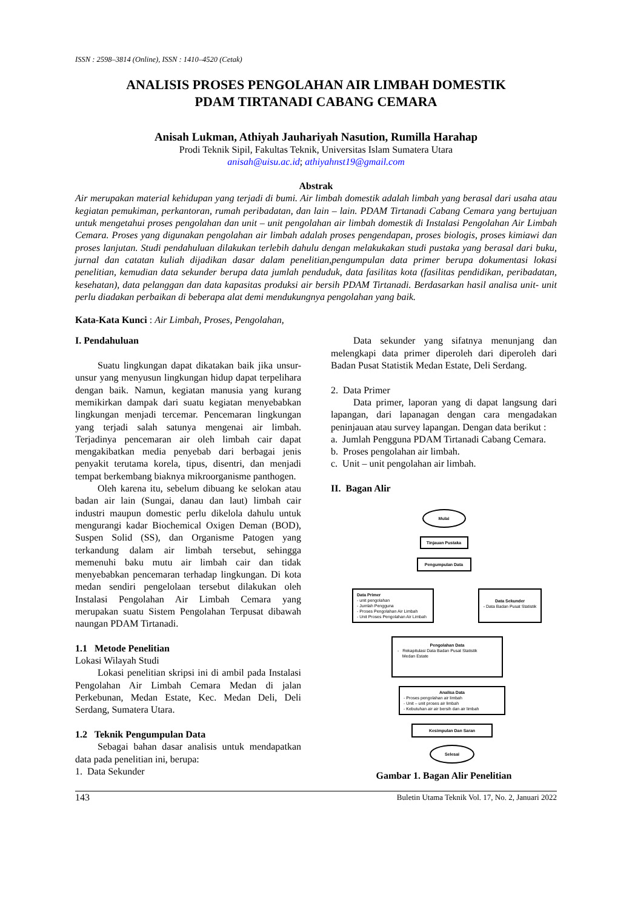ISSN : 2598–3814 (Online), ISSN : 1410–4520 (Cetak)
ANALISIS PROSES PENGOLAHAN AIR LIMBAH DOMESTIK
PDAM TIRTANADI CABANG CEMARA
Anisah Lukman, Athiyah Jauhariyah Nasution, Rumilla Harahap
Prodi Teknik Sipil, Fakultas Teknik, Universitas Islam Sumatera Utara
anisah@uisu.ac.id; athiyahnst19@gmail.com
Abstrak
Air merupakan material kehidupan yang terjadi di bumi. Air limbah domestik adalah limbah yang berasal dari usaha atau kegiatan pemukiman, perkantoran, rumah peribadatan, dan lain – lain. PDAM Tirtanadi Cabang Cemara yang bertujuan untuk mengetahui proses pengolahan dan unit – unit pengolahan air limbah domestik di Instalasi Pengolahan Air Limbah Cemara. Proses yang digunakan pengolahan air limbah adalah proses pengendapan, proses biologis, proses kimiawi dan proses lanjutan. Studi pendahuluan dilakukan terlebih dahulu dengan melakukakan studi pustaka yang berasal dari buku, jurnal dan catatan kuliah dijadikan dasar dalam penelitian,pengumpulan data primer berupa dokumentasi lokasi penelitian, kemudian data sekunder berupa data jumlah penduduk, data fasilitas kota (fasilitas pendidikan, peribadatan, kesehatan), data pelanggan dan data kapasitas produksi air bersih PDAM Tirtanadi. Berdasarkan hasil analisa unit- unit perlu diadakan perbaikan di beberapa alat demi mendukungnya pengolahan yang baik.
Kata-Kata Kunci : Air Limbah, Proses, Pengolahan,
I. Pendahuluan
Suatu lingkungan dapat dikatakan baik jika unsur-unsur yang menyusun lingkungan hidup dapat terpelihara dengan baik. Namun, kegiatan manusia yang kurang memikirkan dampak dari suatu kegiatan menyebabkan lingkungan menjadi tercemar. Pencemaran lingkungan yang terjadi salah satunya mengenai air limbah. Terjadinya pencemaran air oleh limbah cair dapat mengakibatkan media penyebab dari berbagai jenis penyakit terutama korela, tipus, disentri, dan menjadi tempat berkembang biaknya mikroorganisme panthogen.
Oleh karena itu, sebelum dibuang ke selokan atau badan air lain (Sungai, danau dan laut) limbah cair industri maupun domestic perlu dikelola dahulu untuk mengurangi kadar Biochemical Oxigen Deman (BOD), Suspen Solid (SS), dan Organisme Patogen yang terkandung dalam air limbah tersebut, sehingga memenuhi baku mutu air limbah cair dan tidak menyebabkan pencemaran terhadap lingkungan. Di kota medan sendiri pengelolaan tersebut dilakukan oleh Instalasi Pengolahan Air Limbah Cemara yang merupakan suatu Sistem Pengolahan Terpusat dibawah naungan PDAM Tirtanadi.
1.1 Metode Penelitian
Lokasi Wilayah Studi
Lokasi penelitian skripsi ini di ambil pada Instalasi Pengolahan Air Limbah Cemara Medan di jalan Perkebunan, Medan Estate, Kec. Medan Deli, Deli Serdang, Sumatera Utara.
1.2 Teknik Pengumpulan Data
Sebagai bahan dasar analisis untuk mendapatkan data pada penelitian ini, berupa:
1. Data Sekunder
Data sekunder yang sifatnya menunjang dan melengkapi data primer diperoleh dari diperoleh dari Badan Pusat Statistik Medan Estate, Deli Serdang.
2. Data Primer
Data primer, laporan yang di dapat langsung dari lapangan, dari lapanagan dengan cara mengadakan peninjauan atau survey lapangan. Dengan data berikut :
a. Jumlah Pengguna PDAM Tirtanadi Cabang Cemara.
b. Proses pengolahan air limbah.
c. Unit – unit pengolahan air limbah.
II. Bagan Alir
Mulai
Tinjauan Pustaka
Pengumpulan Data
Data Primer
- unit pengolahan
- Jumlah Pengguna
- Proses Pengolahan Air Limbah
- Unit Proses Pengolahan Air Limbah
Data Sekunder
- Data Badan Pusat Statistik
Pengolahan Data
- Rekapitulasi Data Badan Pusat Statistik
Medan Estate
Analisa Data
- Proses pengolahan air limbah
- Unit – unit proses air limbah
- Kebutuhan air air bersih dan air limbah
Kesimpulan Dan Saran
Selesai
Gambar 1. Bagan Alir Penelitian
143 Buletin Utama Teknik Vol. 17, No. 2, Januari 2022